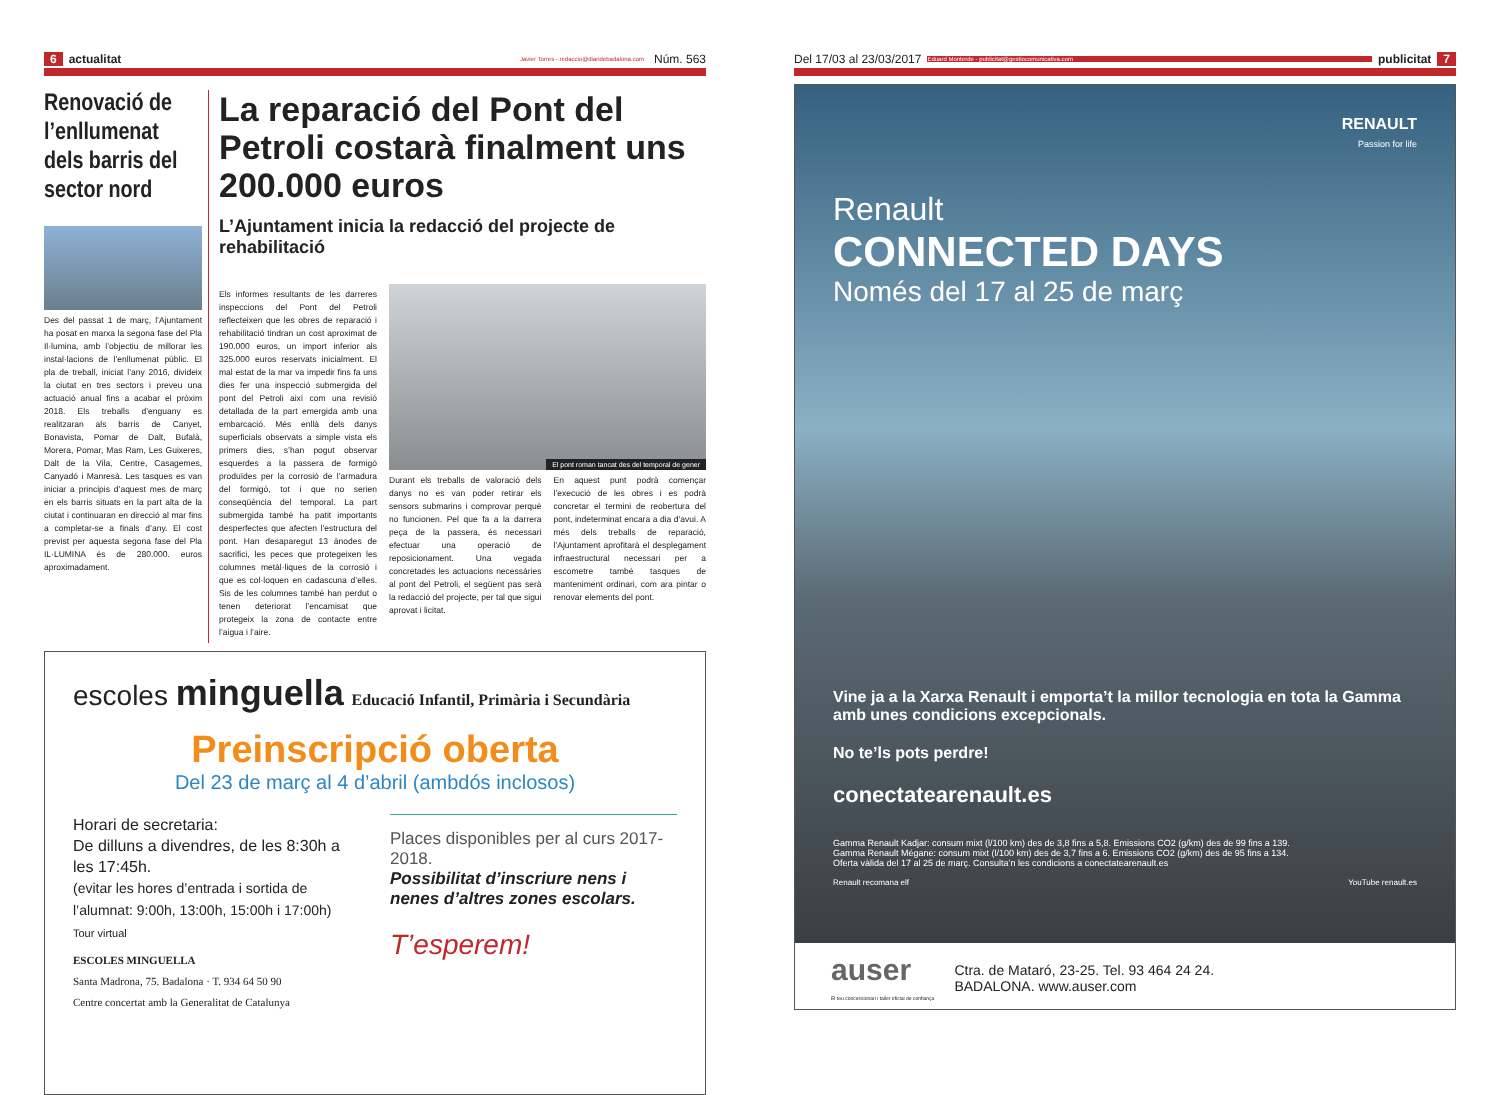6 actualitat Javier Torres - redaccio@diaridebadalona.com Núm. 563
Renovació de l’enllumenat dels barris del sector nord
Des del passat 1 de març, l’Ajuntament ha posat en marxa la segona fase del Pla Il·lumina, amb l’objectiu de millorar les instal·lacions de l’enllumenat públic. El pla de treball, iniciat l’any 2016, divideix la ciutat en tres sectors i preveu una actuació anual fins a acabar el pròxim 2018. Els treballs d’enguany es realitzaran als barris de Canyet, Bonavista, Pomar de Dalt, Bufalà, Morera, Pomar, Mas Ram, Les Guixeres, Dalt de la Vila, Centre, Casagemes, Canyadó i Manresà. Les tasques es van iniciar a principis d’aquest mes de març en els barris situats en la part alta de la ciutat i continuaran en direcció al mar fins a completar-se a finals d’any. El cost previst per aquesta segona fase del Pla IL·LUMINA és de 280.000. euros aproximadament.
La reparació del Pont del Petroli costarà finalment uns 200.000 euros
L’Ajuntament inicia la redacció del projecte de rehabilitació
Els informes resultants de les darreres inspeccions del Pont del Petroli reflecteixen que les obres de reparació i rehabilitació tindran un cost aproximat de 190.000 euros, un import inferior als 325.000 euros reservats inicialment. El mal estat de la mar va impedir fins fa uns dies fer una inspecció submergida del pont del Petroli així com una revisió detallada de la part emergida amb una embarcació. Més enllà dels danys superficials observats a simple vista els primers dies, s’han pogut observar esquerdes a la passera de formigó produïdes per la corrosió de l’armadura del formigó, tot i que no serien conseqüència del temporal. La part submergida també ha patit importants desperfectes que afecten l’estructura del pont. Han desaparegut 13 ànodes de sacrifici, les peces que protegeixen les columnes metàl·liques de la corrosió i que es col·loquen en cadascuna d’elles. Sis de les columnes també han perdut o tenen deteriorat l’encamisat que protegeix la zona de contacte entre l’aigua i l’aire.
El pont roman tancat des del temporal de gener
Durant els treballs de valoració dels danys no es van poder retirar els sensors submarins i comprovar perquè no funcionen. Pel que fa a la darrera peça de la passera, és necessari efectuar una operació de reposicionament. Una vegada concretades les actuacions necessàries al pont del Petroli, el següent pas serà la redacció del projecte, per tal que sigui aprovat i licitat.
En aquest punt podrà començar l’execució de les obres i es podrà concretar el termini de reobertura del pont, indeterminat encara a dia d’avui. A més dels treballs de reparació, l’Ajuntament aprofitarà el desplegament infraestructural necessari per a escometre també tasques de manteniment ordinari, com ara pintar o renovar elements del pont.
escoles minguella Educació Infantil, Primària i Secundària
Preinscripció oberta
Del 23 de març al 4 d’abril (ambdós inclosos)
Horari de secretaria:
De dilluns a divendres, de les 8:30h a les 17:45h.
(evitar les hores d’entrada i sortida de l’alumnat: 9:00h, 13:00h, 15:00h i 17:00h)
Tour virtual
ESCOLES MINGUELLA
Santa Madrona, 75. Badalona · T. 934 64 50 90
Centre concertat amb la Generalitat de Catalunya
Places disponibles per al curs 2017-2018.
Possibilitat d’inscriure nens i nenes d’altres zones escolars.
T’esperem!
Del 17/03 al 23/03/2017 Eduard Monterde - publicitat@gestiocomunicativa.com publicitat 7
RENAULT
Passion for life
Renault
CONNECTED DAYS
Només del 17 al 25 de març
Vine ja a la Xarxa Renault i emporta’t la millor tecnologia en tota la Gamma amb unes condicions excepcionals.
No te’ls pots perdre!
conectatearenault.es
Gamma Renault Kadjar: consum mixt (l/100 km) des de 3,8 fins a 5,8. Emissions CO2 (g/km) des de 99 fins a 139.
Gamma Renault Mégane: consum mixt (l/100 km) des de 3,7 fins a 6. Emissions CO2 (g/km) des de 95 fins a 134.
Oferta vàlida del 17 al 25 de març. Consulta’n les condicions a conectatearenault.es
Renault recomana elf YouTube renault.es
auser
El teu concessionari i taller oficial de confiança
Ctra. de Mataró, 23-25. Tel. 93 464 24 24.
BADALONA. www.auser.com